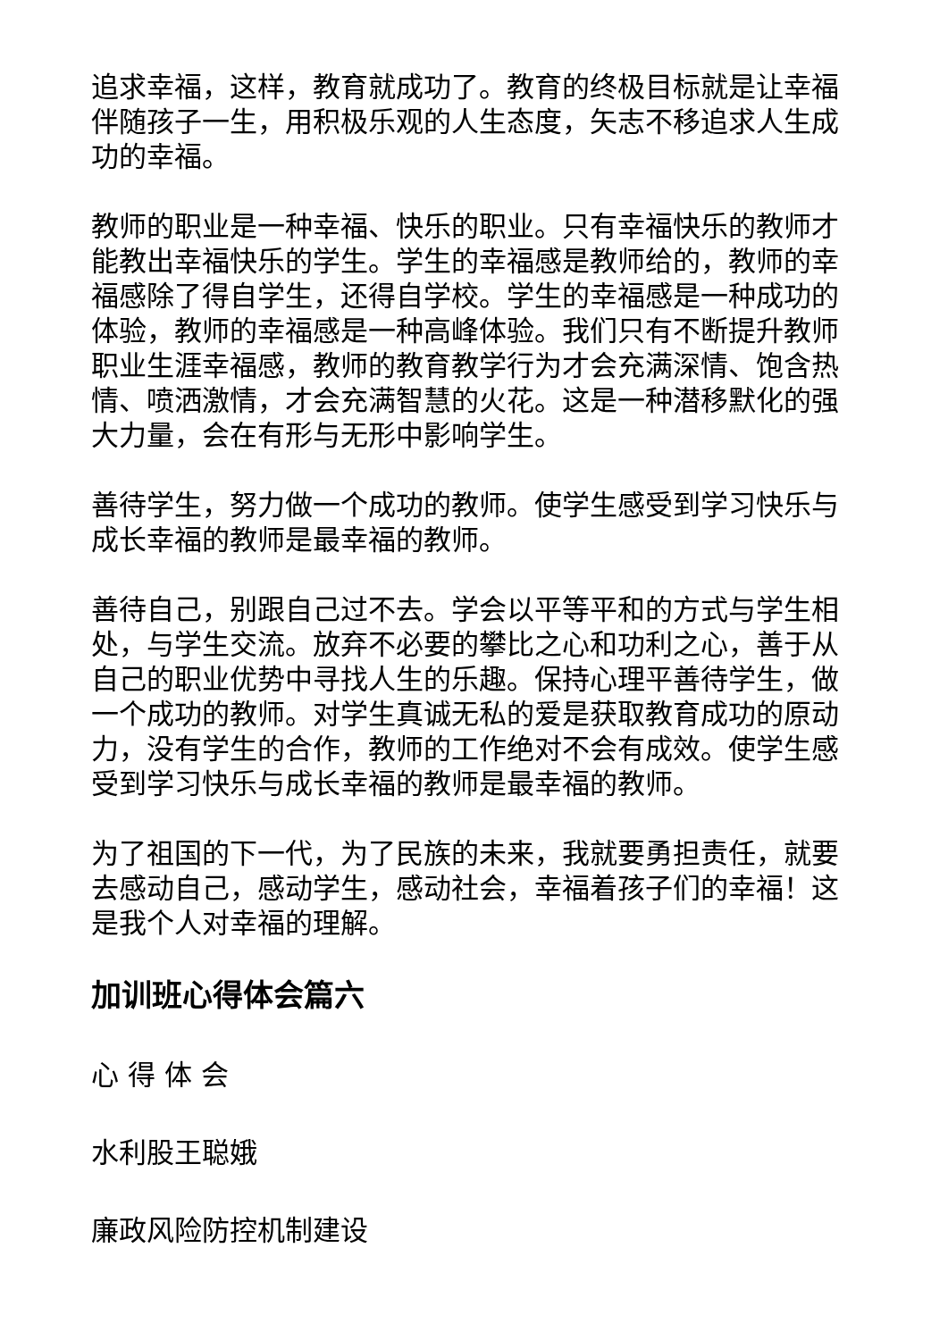追求幸福，这样，教育就成功了。教育的终极目标就是让幸福伴随孩子一生，用积极乐观的人生态度，矢志不移追求人生成功的幸福。
教师的职业是一种幸福、快乐的职业。只有幸福快乐的教师才能教出幸福快乐的学生。学生的幸福感是教师给的，教师的幸福感除了得自学生，还得自学校。学生的幸福感是一种成功的体验，教师的幸福感是一种高峰体验。我们只有不断提升教师职业生涯幸福感，教师的教育教学行为才会充满深情、饱含热情、喷洒激情，才会充满智慧的火花。这是一种潜移默化的强大力量，会在有形与无形中影响学生。
善待学生，努力做一个成功的教师。使学生感受到学习快乐与成长幸福的教师是最幸福的教师。
善待自己，别跟自己过不去。学会以平等平和的方式与学生相处，与学生交流。放弃不必要的攀比之心和功利之心，善于从自己的职业优势中寻找人生的乐趣。保持心理平善待学生，做一个成功的教师。对学生真诚无私的爱是获取教育成功的原动力，没有学生的合作，教师的工作绝对不会有成效。使学生感受到学习快乐与成长幸福的教师是最幸福的教师。
为了祖国的下一代，为了民族的未来，我就要勇担责任，就要去感动自己，感动学生，感动社会，幸福着孩子们的幸福！这是我个人对幸福的理解。
加训班心得体会篇六
心 得 体 会
水利股王聪娥
廉政风险防控机制建设